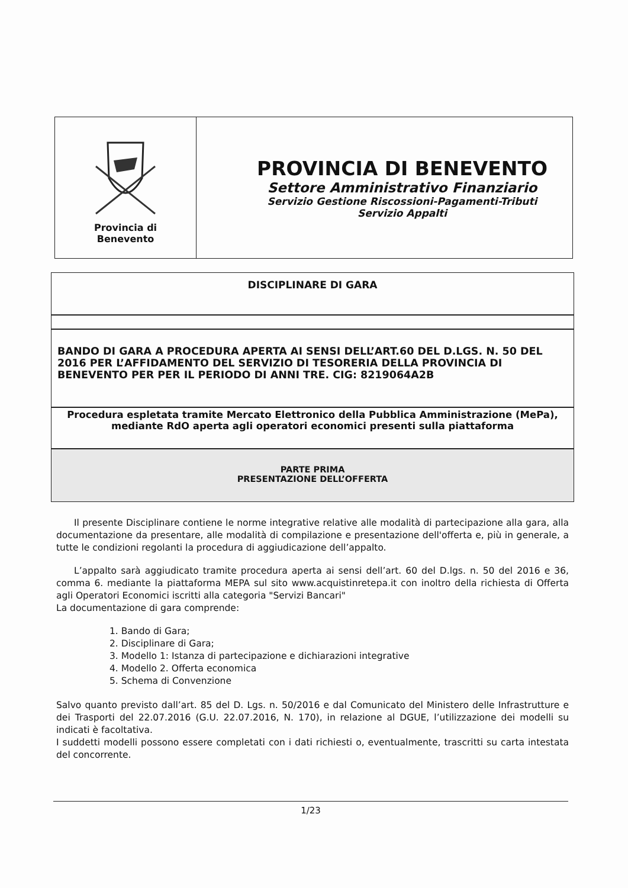| Provincia di Benevento | PROVINCIA DI BENEVENTO Settore Amministrativo Finanziario Servizio Gestione Riscossioni-Pagamenti-Tributi Servizio Appalti |
DISCIPLINARE DI GARA
BANDO DI GARA A PROCEDURA APERTA AI SENSI DELL’ART.60 DEL D.LGS. N. 50 DEL 2016 PER L’AFFIDAMENTO DEL SERVIZIO DI TESORERIA DELLA PROVINCIA DI BENEVENTO PER PER IL PERIODO DI ANNI TRE. CIG: 8219064A2B
Procedura espletata tramite Mercato Elettronico della Pubblica Amministrazione (MePa), mediante RdO aperta agli operatori economici presenti sulla piattaforma
PARTE PRIMA
PRESENTAZIONE DELL’OFFERTA
Il presente Disciplinare contiene le norme integrative relative alle modalità di partecipazione alla gara, alla documentazione da presentare, alle modalità di compilazione e presentazione dell'offerta e, più in generale, a tutte le condizioni regolanti la procedura di aggiudicazione dell’appalto.
L’appalto sarà aggiudicato tramite procedura aperta ai sensi dell’art. 60 del D.lgs. n. 50 del 2016 e 36, comma 6. mediante la piattaforma MEPA sul sito www.acquistinretepa.it con inoltro della richiesta di Offerta agli Operatori Economici iscritti alla categoria "Servizi Bancari"
La documentazione di gara comprende:
1. Bando di Gara;
2. Disciplinare di Gara;
3. Modello 1: Istanza di partecipazione e dichiarazioni integrative
4. Modello 2. Offerta economica
5. Schema di Convenzione
Salvo quanto previsto dall’art. 85 del D. Lgs. n. 50/2016 e dal Comunicato del Ministero delle Infrastrutture e dei Trasporti del 22.07.2016 (G.U. 22.07.2016, N. 170), in relazione al DGUE, l’utilizzazione dei modelli su indicati è facoltativa.
I suddetti modelli possono essere completati con i dati richiesti o, eventualmente, trascritti su carta intestata del concorrente.
1/23